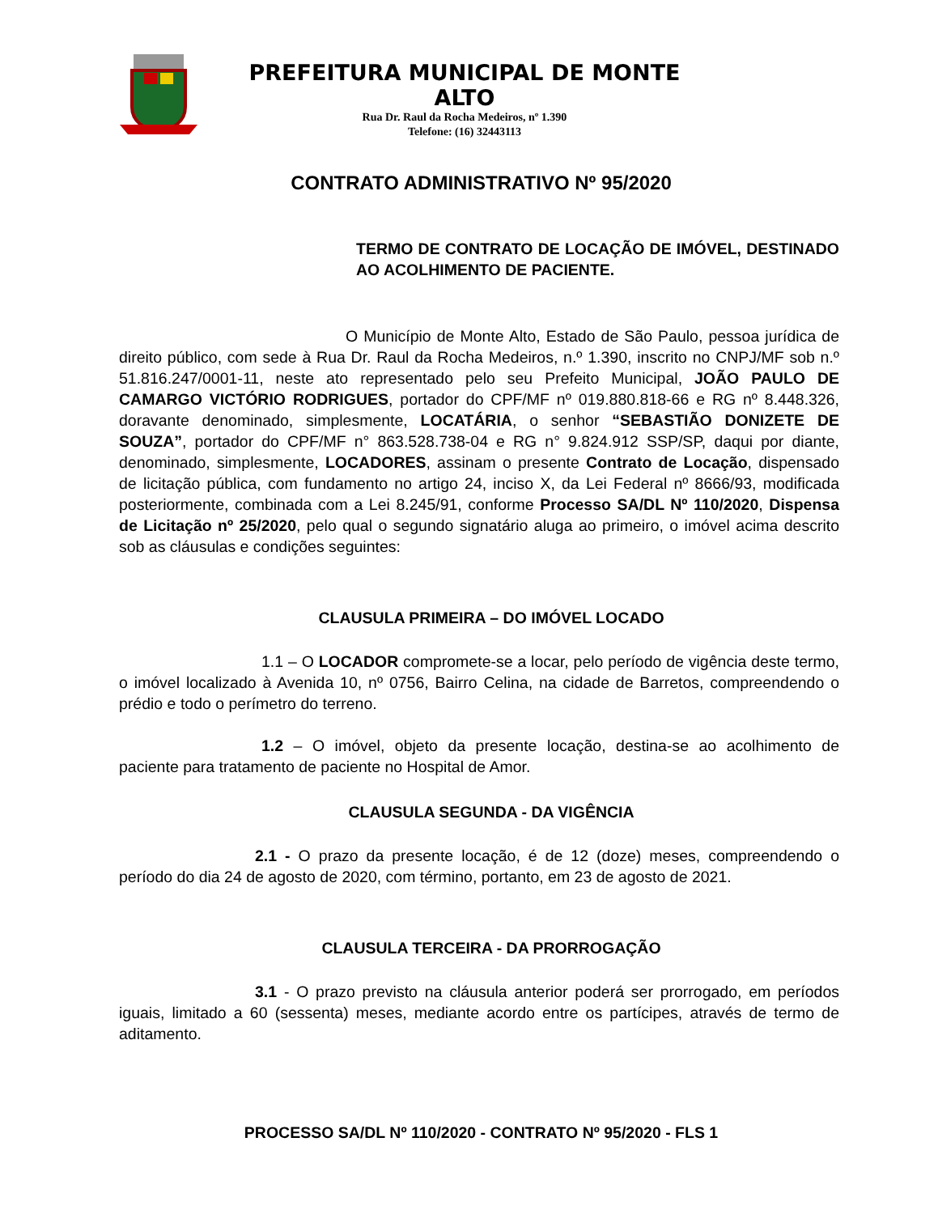PREFEITURA MUNICIPAL DE MONTE ALTO
Rua Dr. Raul da Rocha Medeiros, nº 1.390
Telefone: (16) 32443113
CONTRATO ADMINISTRATIVO Nº 95/2020
TERMO DE CONTRATO DE LOCAÇÃO DE IMÓVEL, DESTINADO AO ACOLHIMENTO DE PACIENTE.
O Município de Monte Alto, Estado de São Paulo, pessoa jurídica de direito público, com sede à Rua Dr. Raul da Rocha Medeiros, n.º 1.390, inscrito no CNPJ/MF sob n.º 51.816.247/0001-11, neste ato representado pelo seu Prefeito Municipal, JOÃO PAULO DE CAMARGO VICTÓRIO RODRIGUES, portador do CPF/MF nº 019.880.818-66 e RG nº 8.448.326, doravante denominado, simplesmente, LOCATÁRIA, o senhor “SEBASTIÃO DONIZETE DE SOUZA”, portador do CPF/MF n° 863.528.738-04 e RG n° 9.824.912 SSP/SP, daqui por diante, denominado, simplesmente, LOCADORES, assinam o presente Contrato de Locação, dispensado de licitação pública, com fundamento no artigo 24, inciso X, da Lei Federal nº 8666/93, modificada posteriormente, combinada com a Lei 8.245/91, conforme Processo SA/DL Nº 110/2020, Dispensa de Licitação nº 25/2020, pelo qual o segundo signatário aluga ao primeiro, o imóvel acima descrito sob as cláusulas e condições seguintes:
CLAUSULA PRIMEIRA – DO IMÓVEL LOCADO
1.1 – O LOCADOR compromete-se a locar, pelo período de vigência deste termo, o imóvel localizado à Avenida 10, nº 0756, Bairro Celina, na cidade de Barretos, compreendendo o prédio e todo o perímetro do terreno.
1.2 – O imóvel, objeto da presente locação, destina-se ao acolhimento de paciente para tratamento de paciente no Hospital de Amor.
CLAUSULA SEGUNDA - DA VIGÊNCIA
2.1 - O prazo da presente locação, é de 12 (doze) meses, compreendendo o período do dia 24 de agosto de 2020, com término, portanto, em 23 de agosto de 2021.
CLAUSULA TERCEIRA - DA PRORROGAÇÃO
3.1 - O prazo previsto na cláusula anterior poderá ser prorrogado, em períodos iguais, limitado a 60 (sessenta) meses, mediante acordo entre os partícipes, através de termo de aditamento.
PROCESSO SA/DL Nº 110/2020 - CONTRATO Nº 95/2020 - FLS 1